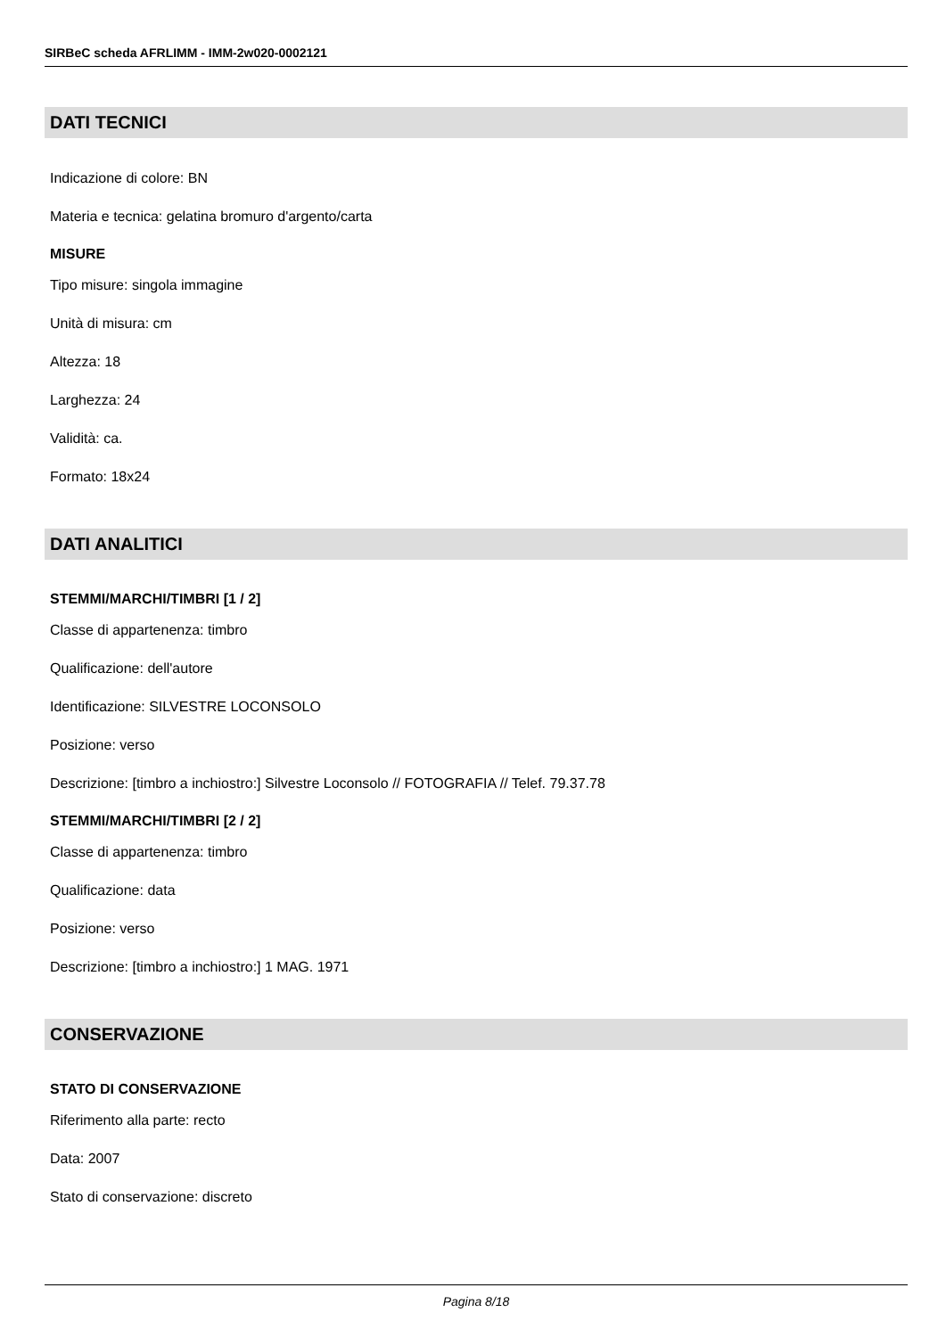SIRBeC scheda AFRLIMM - IMM-2w020-0002121
DATI TECNICI
Indicazione di colore: BN
Materia e tecnica: gelatina bromuro d'argento/carta
MISURE
Tipo misure: singola immagine
Unità di misura: cm
Altezza: 18
Larghezza: 24
Validità: ca.
Formato: 18x24
DATI ANALITICI
STEMMI/MARCHI/TIMBRI [1 / 2]
Classe di appartenenza: timbro
Qualificazione: dell'autore
Identificazione: SILVESTRE LOCONSOLO
Posizione: verso
Descrizione: [timbro a inchiostro:] Silvestre Loconsolo // FOTOGRAFIA // Telef. 79.37.78
STEMMI/MARCHI/TIMBRI [2 / 2]
Classe di appartenenza: timbro
Qualificazione: data
Posizione: verso
Descrizione: [timbro a inchiostro:] 1 MAG. 1971
CONSERVAZIONE
STATO DI CONSERVAZIONE
Riferimento alla parte: recto
Data: 2007
Stato di conservazione: discreto
Pagina 8/18